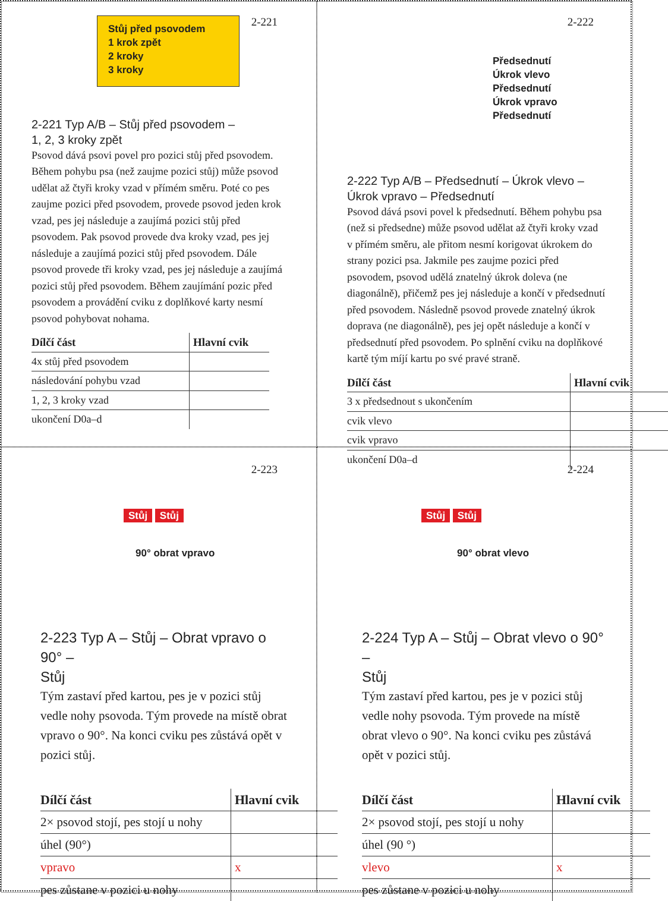2-221
Stůj před psovodem
1 krok zpět
2 kroky
3 kroky
2-221 Typ A/B – Stůj před psovodem –
1, 2, 3 kroky zpět
Psovod dává psovi povel pro pozici stůj před psovodem. Během pohybu psa (než zaujme pozici stůj) může psovod udělat až čtyři kroky vzad v přímém směru. Poté co pes zaujme pozici před psovodem, provede psovod jeden krok vzad, pes jej následuje a zaujímá pozici stůj před psovodem. Pak psovod provede dva kroky vzad, pes jej následuje a zaujímá pozici stůj před psovodem. Dále psovod provede tři kroky vzad, pes jej následuje a zaujímá pozici stůj před psovodem. Během zaujímání pozic před psovodem a provádění cviku z doplňkové karty nesmí psovod pohybovat nohama.
| Dílčí část | Hlavní cvik |
| --- | --- |
| 4x stůj před psovodem | |
| následování pohybu vzad | |
| 1, 2, 3 kroky vzad | |
| ukončení D0a–d | |
2-222
Předsednutí
Úkrok vlevo
Předsednutí
Úkrok vpravo
Předsednutí
2-222 Typ A/B – Předsednutí – Úkrok vlevo –
Úkrok vpravo – Předsednutí
Psovod dává psovi povel k předsednutí. Během pohybu psa (než si předsedne) může psovod udělat až čtyři kroky vzad v přímém směru, ale přitom nesmí korigovat úkrokem do strany pozici psa. Jakmile pes zaujme pozici před psovodem, psovod udělá znatelný úkrok doleva (ne diagonálně), přičemž pes jej následuje a končí v předsednutí před psovodem. Následně psovod provede znatelný úkrok doprava (ne diagonálně), pes jej opět následuje a končí v předsednutí před psovodem. Po splnění cviku na doplňkové kartě tým míjí kartu po své pravé straně.
| Dílčí část | Hlavní cvik |
| --- | --- |
| 3 x předsednout s ukončením | |
| cvik vlevo | |
| cvik vpravo | |
| ukončení D0a–d | |
2-223
Stůj Stůj
90° obrat vpravo
2-223 Typ A – Stůj – Obrat vpravo o 90° –
Stůj
Tým zastaví před kartou, pes je v pozici stůj vedle nohy psovoda. Tým provede na místě obrat vpravo o 90°. Na konci cviku pes zůstává opět v pozici stůj.
| Dílčí část | Hlavní cvik |
| --- | --- |
| 2× psovod stojí, pes stojí u nohy | |
| úhel (90°) | |
| vpravo | x |
| pes zůstane v pozici u nohy | |
2-224
Stůj Stůj
90° obrat vlevo
2-224 Typ A – Stůj – Obrat vlevo o 90° –
Stůj
Tým zastaví před kartou, pes je v pozici stůj vedle nohy psovoda. Tým provede na místě obrat vlevo o 90°. Na konci cviku pes zůstává opět v pozici stůj.
| Dílčí část | Hlavní cvik |
| --- | --- |
| 2× psovod stojí, pes stojí u nohy | |
| úhel (90 °) | |
| vlevo | x |
| pes zůstane v pozici u nohy | |